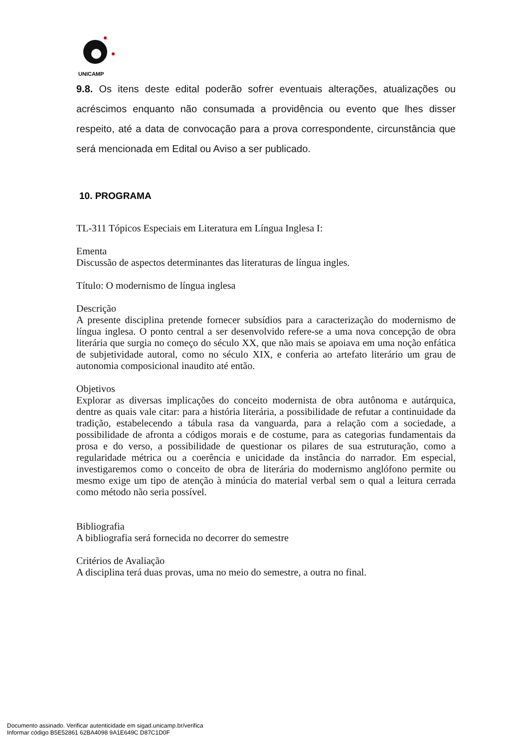UNICAMP
9.8. Os itens deste edital poderão sofrer eventuais alterações, atualizações ou acréscimos enquanto não consumada a providência ou evento que lhes disser respeito, até a data de convocação para a prova correspondente, circunstância que será mencionada em Edital ou Aviso a ser publicado.
10. PROGRAMA
TL-311 Tópicos Especiais em Literatura em Língua Inglesa I:
Ementa
Discussão de aspectos determinantes das literaturas de língua ingles.
Título: O modernismo de língua inglesa
Descrição
A presente disciplina pretende fornecer subsídios para a caracterização do modernismo de língua inglesa. O ponto central a ser desenvolvido refere-se a uma nova concepção de obra literária que surgia no começo do século XX, que não mais se apoiava em uma noção enfática de subjetividade autoral, como no século XIX, e conferia ao artefato literário um grau de autonomia composicional inaudito até então.
Objetivos
Explorar as diversas implicações do conceito modernista de obra autônoma e autárquica, dentre as quais vale citar: para a história literária, a possibilidade de refutar a continuidade da tradição, estabelecendo a tábula rasa da vanguarda, para a relação com a sociedade, a possibilidade de afronta a códigos morais e de costume, para as categorias fundamentais da prosa e do verso, a possibilidade de questionar os pilares de sua estruturação, como a regularidade métrica ou a coerência e unicidade da instância do narrador. Em especial, investigaremos como o conceito de obra de literária do modernismo anglófono permite ou mesmo exige um tipo de atenção à minúcia do material verbal sem o qual a leitura cerrada como método não seria possível.
Bibliografia
A bibliografia será fornecida no decorrer do semestre
Critérios de Avaliação
A disciplina terá duas provas, uma no meio do semestre, a outra no final.
Documento assinado. Verificar autenticidade em sigad.unicamp.br/verifica
Informar código B5E52861 62BA4098 9A1E649C D87C1D0F